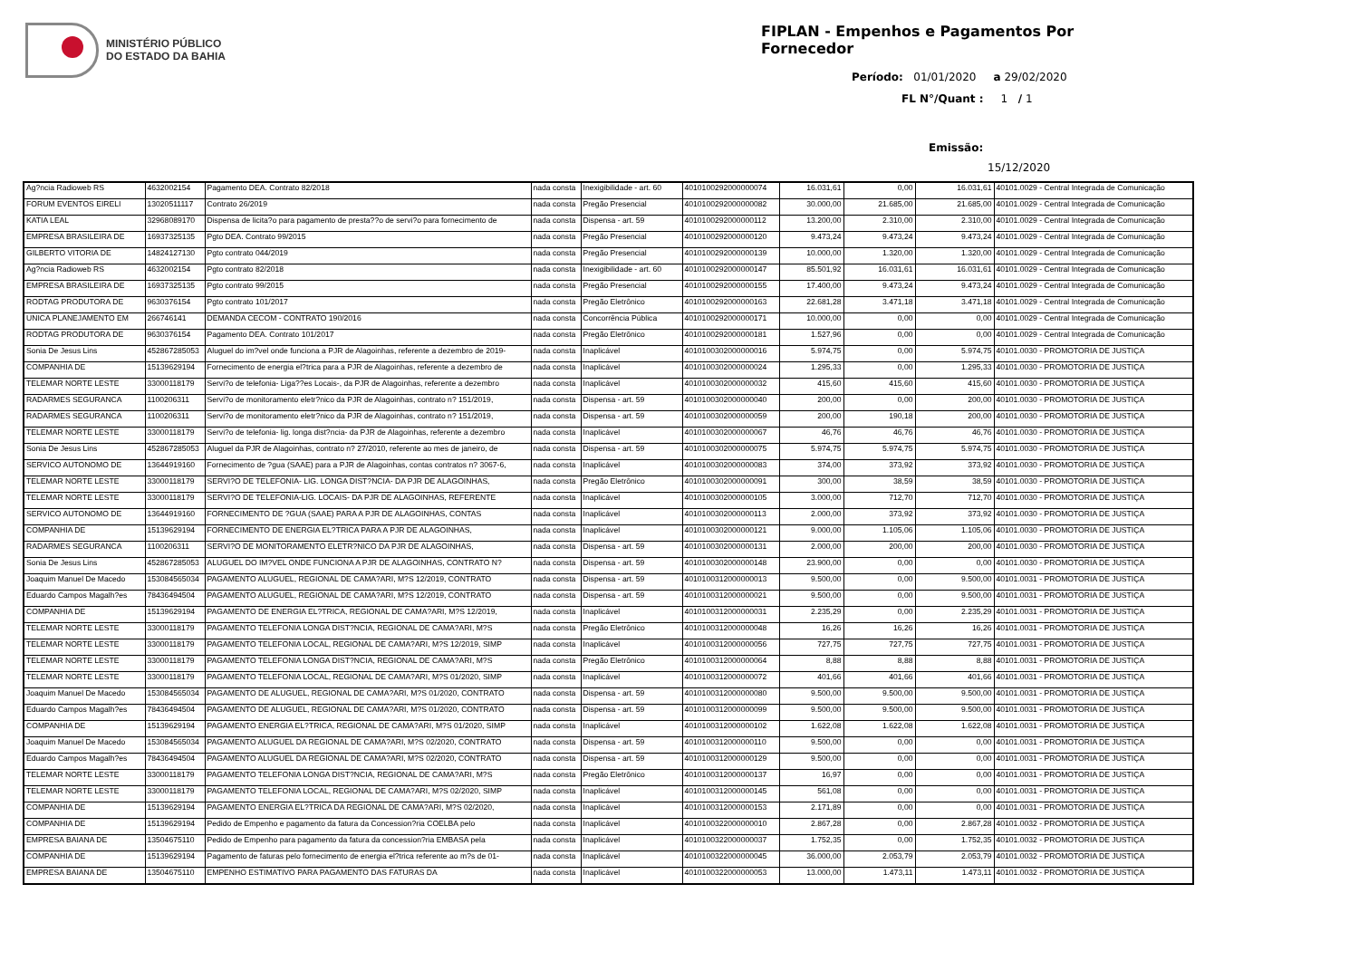MINISTÉRIO PÚBLICO
DO ESTADO DA BAHIA
FIPLAN - Empenhos e Pagamentos Por Fornecedor
Período: 01/01/2020 a 29/02/2020
FL N°/Quant : 1 / 1
Emissão:
15/12/2020
| Ag?ncia Radioweb RS | 4632002154 | Pagamento DEA. Contrato 82/2018 | nada consta | Inexigibilidade - art. 60 | 4010100292000000074 | 16.031,61 | 0,00 | 16.031,61 | 40101.0029 - Central Integrada de Comunicação |
| FORUM EVENTOS EIRELI | 13020511117 | Contrato 26/2019 | nada consta | Pregão Presencial | 4010100292000000082 | 30.000,00 | 21.685,00 | 21.685,00 | 40101.0029 - Central Integrada de Comunicação |
| KATIA LEAL | 32968089170 | Dispensa de licita?o para pagamento de presta??o de servi?o para fornecimento de | nada consta | Dispensa - art. 59 | 4010100292000000112 | 13.200,00 | 2.310,00 | 2.310,00 | 40101.0029 - Central Integrada de Comunicação |
| EMPRESA BRASILEIRA DE | 16937325135 | Pgto DEA. Contrato 99/2015 | nada consta | Pregão Presencial | 4010100292000000120 | 9.473,24 | 9.473,24 | 9.473,24 | 40101.0029 - Central Integrada de Comunicação |
| GILBERTO VITORIA DE | 14824127130 | Pgto contrato 044/2019 | nada consta | Pregão Presencial | 4010100292000000139 | 10.000,00 | 1.320,00 | 1.320,00 | 40101.0029 - Central Integrada de Comunicação |
| Ag?ncia Radioweb RS | 4632002154 | Pgto contrato 82/2018 | nada consta | Inexigibilidade - art. 60 | 4010100292000000147 | 85.501,92 | 16.031,61 | 16.031,61 | 40101.0029 - Central Integrada de Comunicação |
| EMPRESA BRASILEIRA DE | 16937325135 | Pgto contrato 99/2015 | nada consta | Pregão Presencial | 4010100292000000155 | 17.400,00 | 9.473,24 | 9.473,24 | 40101.0029 - Central Integrada de Comunicação |
| RODTAG PRODUTORA DE | 9630376154 | Pgto contrato 101/2017 | nada consta | Pregão Eletrônico | 4010100292000000163 | 22.681,28 | 3.471,18 | 3.471,18 | 40101.0029 - Central Integrada de Comunicação |
| UNICA PLANEJAMENTO EM | 266746141 | DEMANDA CECOM - CONTRATO 190/2016 | nada consta | Concorrência Pública | 4010100292000000171 | 10.000,00 | 0,00 | 0,00 | 40101.0029 - Central Integrada de Comunicação |
| RODTAG PRODUTORA DE | 9630376154 | Pagamento DEA. Contrato 101/2017 | nada consta | Pregão Eletrônico | 4010100292000000181 | 1.527,96 | 0,00 | 0,00 | 40101.0029 - Central Integrada de Comunicação |
| Sonia De Jesus Lins | 452867285053 | Aluguel do im?vel onde funciona a PJR de Alagoinhas, referente a dezembro de 2019- | nada consta | Inaplicável | 4010100302000000016 | 5.974,75 | 0,00 | 5.974,75 | 40101.0030 - PROMOTORIA DE JUSTIÇA |
| COMPANHIA DE | 15139629194 | Fornecimento de energia el?trica para a PJR de Alagoinhas, referente a dezembro de | nada consta | Inaplicável | 4010100302000000024 | 1.295,33 | 0,00 | 1.295,33 | 40101.0030 - PROMOTORIA DE JUSTIÇA |
| TELEMAR NORTE LESTE | 33000118179 | Servi?o de telefonia- Liga??es Locais-, da PJR de Alagoinhas, referente a dezembro | nada consta | Inaplicável | 4010100302000000032 | 415,60 | 415,60 | 415,60 | 40101.0030 - PROMOTORIA DE JUSTIÇA |
| RADARMES SEGURANCA | 1100206311 | Servi?o de monitoramento eletr?nico da PJR de Alagoinhas, contrato n? 151/2019, | nada consta | Dispensa - art. 59 | 4010100302000000040 | 200,00 | 0,00 | 200,00 | 40101.0030 - PROMOTORIA DE JUSTIÇA |
| RADARMES SEGURANCA | 1100206311 | Servi?o de monitoramento eletr?nico da PJR de Alagoinhas, contrato n? 151/2019, | nada consta | Dispensa - art. 59 | 4010100302000000059 | 200,00 | 190,18 | 200,00 | 40101.0030 - PROMOTORIA DE JUSTIÇA |
| TELEMAR NORTE LESTE | 33000118179 | Servi?o de telefonia- lig. longa dist?ncia- da PJR de Alagoinhas, referente a dezembro | nada consta | Inaplicável | 4010100302000000067 | 46,76 | 46,76 | 46,76 | 40101.0030 - PROMOTORIA DE JUSTIÇA |
| Sonia De Jesus Lins | 452867285053 | Aluguel da PJR de Alagoinhas, contrato n? 27/2010, referente ao mes de janeiro, de | nada consta | Dispensa - art. 59 | 4010100302000000075 | 5.974,75 | 5.974,75 | 5.974,75 | 40101.0030 - PROMOTORIA DE JUSTIÇA |
| SERVICO AUTONOMO DE | 13644919160 | Fornecimento de ?gua (SAAE) para a PJR de Alagoinhas, contas contratos n? 3067-6, | nada consta | Inaplicável | 4010100302000000083 | 374,00 | 373,92 | 373,92 | 40101.0030 - PROMOTORIA DE JUSTIÇA |
| TELEMAR NORTE LESTE | 33000118179 | SERVI?O DE TELEFONIA- LIG. LONGA DIST?NCIA- DA PJR DE ALAGOINHAS, | nada consta | Pregão Eletrônico | 4010100302000000091 | 300,00 | 38,59 | 38,59 | 40101.0030 - PROMOTORIA DE JUSTIÇA |
| TELEMAR NORTE LESTE | 33000118179 | SERVI?O DE TELEFONIA-LIG. LOCAIS- DA PJR DE ALAGOINHAS, REFERENTE | nada consta | Inaplicável | 4010100302000000105 | 3.000,00 | 712,70 | 712,70 | 40101.0030 - PROMOTORIA DE JUSTIÇA |
| SERVICO AUTONOMO DE | 13644919160 | FORNECIMENTO DE ?GUA (SAAE) PARA A PJR DE ALAGOINHAS, CONTAS | nada consta | Inaplicável | 4010100302000000113 | 2.000,00 | 373,92 | 373,92 | 40101.0030 - PROMOTORIA DE JUSTIÇA |
| COMPANHIA DE | 15139629194 | FORNECIMENTO DE ENERGIA EL?TRICA PARA A PJR DE ALAGOINHAS, | nada consta | Inaplicável | 4010100302000000121 | 9.000,00 | 1.105,06 | 1.105,06 | 40101.0030 - PROMOTORIA DE JUSTIÇA |
| RADARMES SEGURANCA | 1100206311 | SERVI?O DE MONITORAMENTO ELETR?NICO DA PJR DE ALAGOINHAS, | nada consta | Dispensa - art. 59 | 4010100302000000131 | 2.000,00 | 200,00 | 200,00 | 40101.0030 - PROMOTORIA DE JUSTIÇA |
| Sonia De Jesus Lins | 452867285053 | ALUGUEL DO IM?VEL ONDE FUNCIONA A PJR DE ALAGOINHAS, CONTRATO N? | nada consta | Dispensa - art. 59 | 4010100302000000148 | 23.900,00 | 0,00 | 0,00 | 40101.0030 - PROMOTORIA DE JUSTIÇA |
| Joaquim Manuel De Macedo | 153084565034 | PAGAMENTO ALUGUEL, REGIONAL DE CAMA?ARI, M?S 12/2019, CONTRATO | nada consta | Dispensa - art. 59 | 4010100312000000013 | 9.500,00 | 0,00 | 9.500,00 | 40101.0031 - PROMOTORIA DE JUSTIÇA |
| Eduardo Campos Magalh?es | 78436494504 | PAGAMENTO ALUGUEL, REGIONAL DE CAMA?ARI, M?S 12/2019, CONTRATO | nada consta | Dispensa - art. 59 | 4010100312000000021 | 9.500,00 | 0,00 | 9.500,00 | 40101.0031 - PROMOTORIA DE JUSTIÇA |
| COMPANHIA DE | 15139629194 | PAGAMENTO DE ENERGIA EL?TRICA, REGIONAL DE CAMA?ARI, M?S 12/2019, | nada consta | Inaplicável | 4010100312000000031 | 2.235,29 | 0,00 | 2.235,29 | 40101.0031 - PROMOTORIA DE JUSTIÇA |
| TELEMAR NORTE LESTE | 33000118179 | PAGAMENTO TELEFONIA LONGA DIST?NCIA, REGIONAL DE CAMA?ARI, M?S | nada consta | Pregão Eletrônico | 4010100312000000048 | 16,26 | 16,26 | 16,26 | 40101.0031 - PROMOTORIA DE JUSTIÇA |
| TELEMAR NORTE LESTE | 33000118179 | PAGAMENTO TELEFONIA LOCAL, REGIONAL DE CAMA?ARI, M?S 12/2019, SIMP | nada consta | Inaplicável | 4010100312000000056 | 727,75 | 727,75 | 727,75 | 40101.0031 - PROMOTORIA DE JUSTIÇA |
| TELEMAR NORTE LESTE | 33000118179 | PAGAMENTO TELEFONIA LONGA DIST?NCIA, REGIONAL DE CAMA?ARI, M?S | nada consta | Pregão Eletrônico | 4010100312000000064 | 8,88 | 8,88 | 8,88 | 40101.0031 - PROMOTORIA DE JUSTIÇA |
| TELEMAR NORTE LESTE | 33000118179 | PAGAMENTO TELEFONIA LOCAL, REGIONAL DE CAMA?ARI, M?S 01/2020, SIMP | nada consta | Inaplicável | 4010100312000000072 | 401,66 | 401,66 | 401,66 | 40101.0031 - PROMOTORIA DE JUSTIÇA |
| Joaquim Manuel De Macedo | 153084565034 | PAGAMENTO DE ALUGUEL, REGIONAL DE CAMA?ARI, M?S 01/2020, CONTRATO | nada consta | Dispensa - art. 59 | 4010100312000000080 | 9.500,00 | 9.500,00 | 9.500,00 | 40101.0031 - PROMOTORIA DE JUSTIÇA |
| Eduardo Campos Magalh?es | 78436494504 | PAGAMENTO DE ALUGUEL, REGIONAL DE CAMA?ARI, M?S 01/2020, CONTRATO | nada consta | Dispensa - art. 59 | 4010100312000000099 | 9.500,00 | 9.500,00 | 9.500,00 | 40101.0031 - PROMOTORIA DE JUSTIÇA |
| COMPANHIA DE | 15139629194 | PAGAMENTO ENERGIA EL?TRICA, REGIONAL DE CAMA?ARI, M?S 01/2020, SIMP | nada consta | Inaplicável | 4010100312000000102 | 1.622,08 | 1.622,08 | 1.622,08 | 40101.0031 - PROMOTORIA DE JUSTIÇA |
| Joaquim Manuel De Macedo | 153084565034 | PAGAMENTO ALUGUEL DA REGIONAL DE CAMA?ARI, M?S 02/2020, CONTRATO | nada consta | Dispensa - art. 59 | 4010100312000000110 | 9.500,00 | 0,00 | 0,00 | 40101.0031 - PROMOTORIA DE JUSTIÇA |
| Eduardo Campos Magalh?es | 78436494504 | PAGAMENTO ALUGUEL DA REGIONAL DE CAMA?ARI, M?S 02/2020, CONTRATO | nada consta | Dispensa - art. 59 | 4010100312000000129 | 9.500,00 | 0,00 | 0,00 | 40101.0031 - PROMOTORIA DE JUSTIÇA |
| TELEMAR NORTE LESTE | 33000118179 | PAGAMENTO TELEFONIA LONGA DIST?NCIA, REGIONAL DE CAMA?ARI, M?S | nada consta | Pregão Eletrônico | 4010100312000000137 | 16,97 | 0,00 | 0,00 | 40101.0031 - PROMOTORIA DE JUSTIÇA |
| TELEMAR NORTE LESTE | 33000118179 | PAGAMENTO TELEFONIA LOCAL, REGIONAL DE CAMA?ARI, M?S 02/2020, SIMP | nada consta | Inaplicável | 4010100312000000145 | 561,08 | 0,00 | 0,00 | 40101.0031 - PROMOTORIA DE JUSTIÇA |
| COMPANHIA DE | 15139629194 | PAGAMENTO ENERGIA EL?TRICA DA REGIONAL DE CAMA?ARI, M?S 02/2020, | nada consta | Inaplicável | 4010100312000000153 | 2.171,89 | 0,00 | 0,00 | 40101.0031 - PROMOTORIA DE JUSTIÇA |
| COMPANHIA DE | 15139629194 | Pedido de Empenho e pagamento da fatura da Concession?ria COELBA pelo | nada consta | Inaplicável | 4010100322000000010 | 2.867,28 | 0,00 | 2.867,28 | 40101.0032 - PROMOTORIA DE JUSTIÇA |
| EMPRESA BAIANA DE | 13504675110 | Pedido de Empenho para pagamento da fatura da concession?ria EMBASA pela | nada consta | Inaplicável | 4010100322000000037 | 1.752,35 | 0,00 | 1.752,35 | 40101.0032 - PROMOTORIA DE JUSTIÇA |
| COMPANHIA DE | 15139629194 | Pagamento de faturas pelo fornecimento de energia el?trica referente ao m?s de 01- | nada consta | Inaplicável | 4010100322000000045 | 36.000,00 | 2.053,79 | 2.053,79 | 40101.0032 - PROMOTORIA DE JUSTIÇA |
| EMPRESA BAIANA DE | 13504675110 | EMPENHO ESTIMATIVO PARA PAGAMENTO DAS FATURAS DA | nada consta | Inaplicável | 4010100322000000053 | 13.000,00 | 1.473,11 | 1.473,11 | 40101.0032 - PROMOTORIA DE JUSTIÇA |